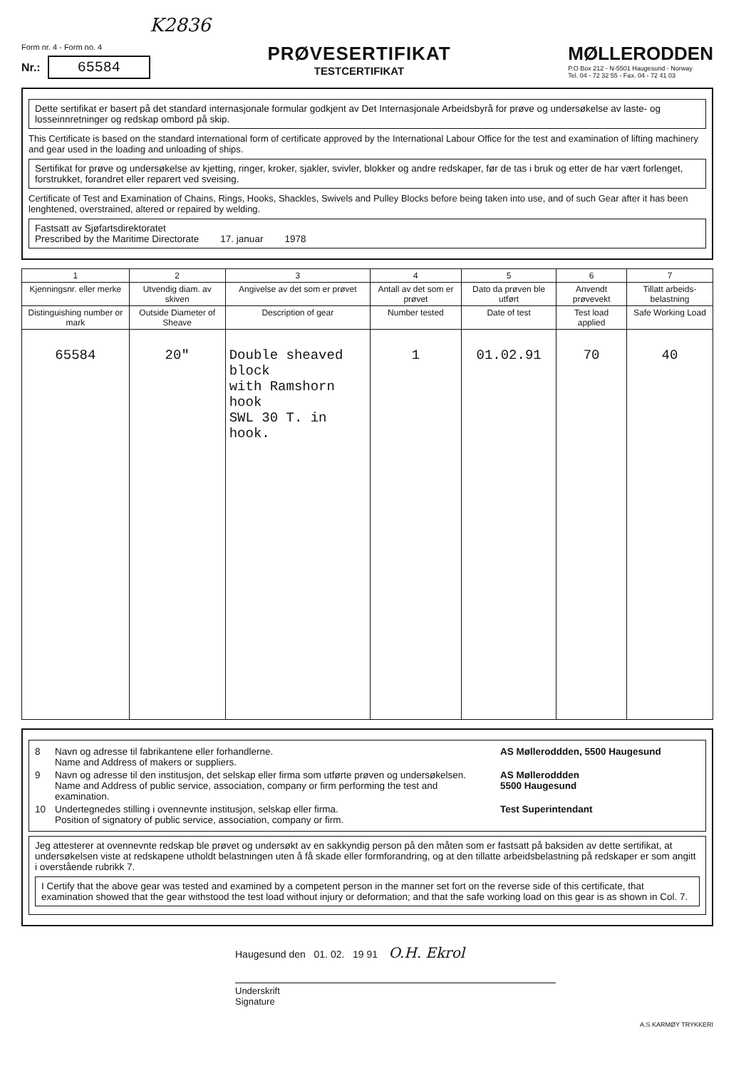K2836
Form nr. 4 - Form no. 4
Nr.: 65584
PRØVESERTIFIKAT
TESTCERTIFIKAT
MØLLERODDEN
P.O Box 212 - N-5501 Haugesund - Norway
Tel. 04 - 72 32 55 - Fax. 04 - 72 41 03
Dette sertifikat er basert på det standard internasjonale formular godkjent av Det Internasjonale Arbeidsbyrå for prøve og undersøkelse av laste- og losseinnretninger og redskap ombord på skip.
This Certificate is based on the standard international form of certificate approved by the International Labour Office for the test and examination of lifting machinery and gear used in the loading and unloading of ships.
Sertifikat for prøve og undersøkelse av kjetting, ringer, kroker, sjakler, svivler, blokker og andre redskaper, før de tas i bruk og etter de har vært forlenget, forstrukket, forandret eller reparert ved sveising.
Certificate of Test and Examination of Chains, Rings, Hooks, Shackles, Swivels and Pulley Blocks before being taken into use, and of such Gear after it has been lenghtened, overstrained, altered or repaired by welding.
Fastsatt av Sjøfartsdirektoratet
Prescribed by the Maritime Directorate 17. januar 1978
| 1 | 2 | 3 | 4 | 5 | 6 | 7 |
| --- | --- | --- | --- | --- | --- | --- |
| Kjenningsnr. eller merke | Utvendig diam. av skiven | Angivelse av det som er prøvet | Antall av det som er prøvet | Dato da prøven ble utført | Anvendt prøvevekt | Tillatt arbeids-belastning |
| Distinguishing number or mark | Outside Diameter of Sheave | Description of gear | Number tested | Date of test | Test load applied | Safe Working Load |
| 65584 | 20" | Double sheaved block with Ramshorn hook SWL 30 T. in hook. | 1 | 01.02.91 | 70 | 40 |
8 Navn og adresse til fabrikantene eller forhandlerne.
Name and Address of makers or suppliers. AS Mølleroddden, 5500 Haugesund
9 Navn og adresse til den institusjon, det selskap eller firma som utførte prøven og undersøkelsen.
Name and Address of public service, association, company or firm performing the test and examination. AS Mølleroddden
5500 Haugesund
10 Undertegnedes stilling i ovennevnte institusjon, selskap eller firma.
Position of signatory of public service, association, company or firm. Test Superintendant
Jeg attesterer at ovennevnte redskap ble prøvet og undersøkt av en sakkyndig person på den måten som er fastsatt på baksiden av dette sertifikat, at undersøkelsen viste at redskapene utholdt belastningen uten å få skade eller formforandring, og at den tillatte arbeidsbelastning på redskaper er som angitt i overstående rubrikk 7.
I Certify that the above gear was tested and examined by a competent person in the manner set fort on the reverse side of this certificate, that examination showed that the gear withstood the test load without injury or deformation; and that the safe working load on this gear is as shown in Col. 7.
Haugesund den 01. 02. 19 91 O.H. Ekrol
Underskrift
Signature
A.S KARMØY TRYKKERI